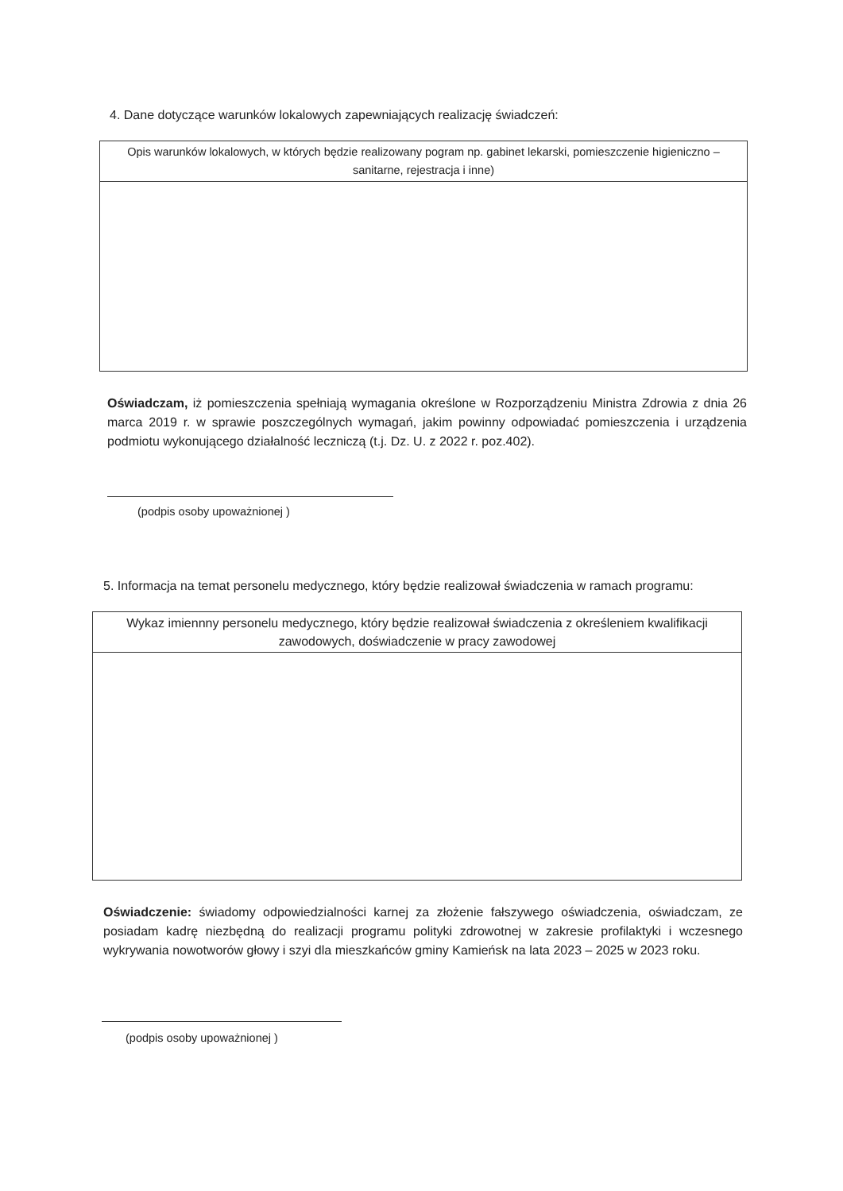4. Dane dotyczące warunków lokalowych zapewniających realizację świadczeń:
| Opis warunków lokalowych, w których będzie realizowany pogram np. gabinet lekarski, pomieszczenie higieniczno – sanitarne, rejestracja i inne) |
Oświadczam, iż pomieszczenia spełniają wymagania określone w Rozporządzeniu Ministra Zdrowia z dnia 26 marca 2019 r. w sprawie poszczególnych wymagań, jakim powinny odpowiadać pomieszczenia i urządzenia podmiotu wykonującego działalność leczniczą (t.j. Dz. U. z 2022 r. poz.402).
(podpis osoby upoważnionej )
5. Informacja na temat personelu medycznego, który będzie realizował świadczenia w ramach programu:
| Wykaz imiennny personelu medycznego, który będzie realizował świadczenia z określeniem kwalifikacji zawodowych, doświadczenie w pracy zawodowej |
Oświadczenie: świadomy odpowiedzialności karnej za złożenie fałszywego oświadczenia, oświadczam, ze posiadam kadrę niezbędną do realizacji programu polityki zdrowotnej w zakresie profilaktyki i wczesnego wykrywania nowotworów głowy i szyi dla mieszkańców gminy Kamieńsk na lata 2023 – 2025 w 2023 roku.
(podpis osoby upoważnionej )